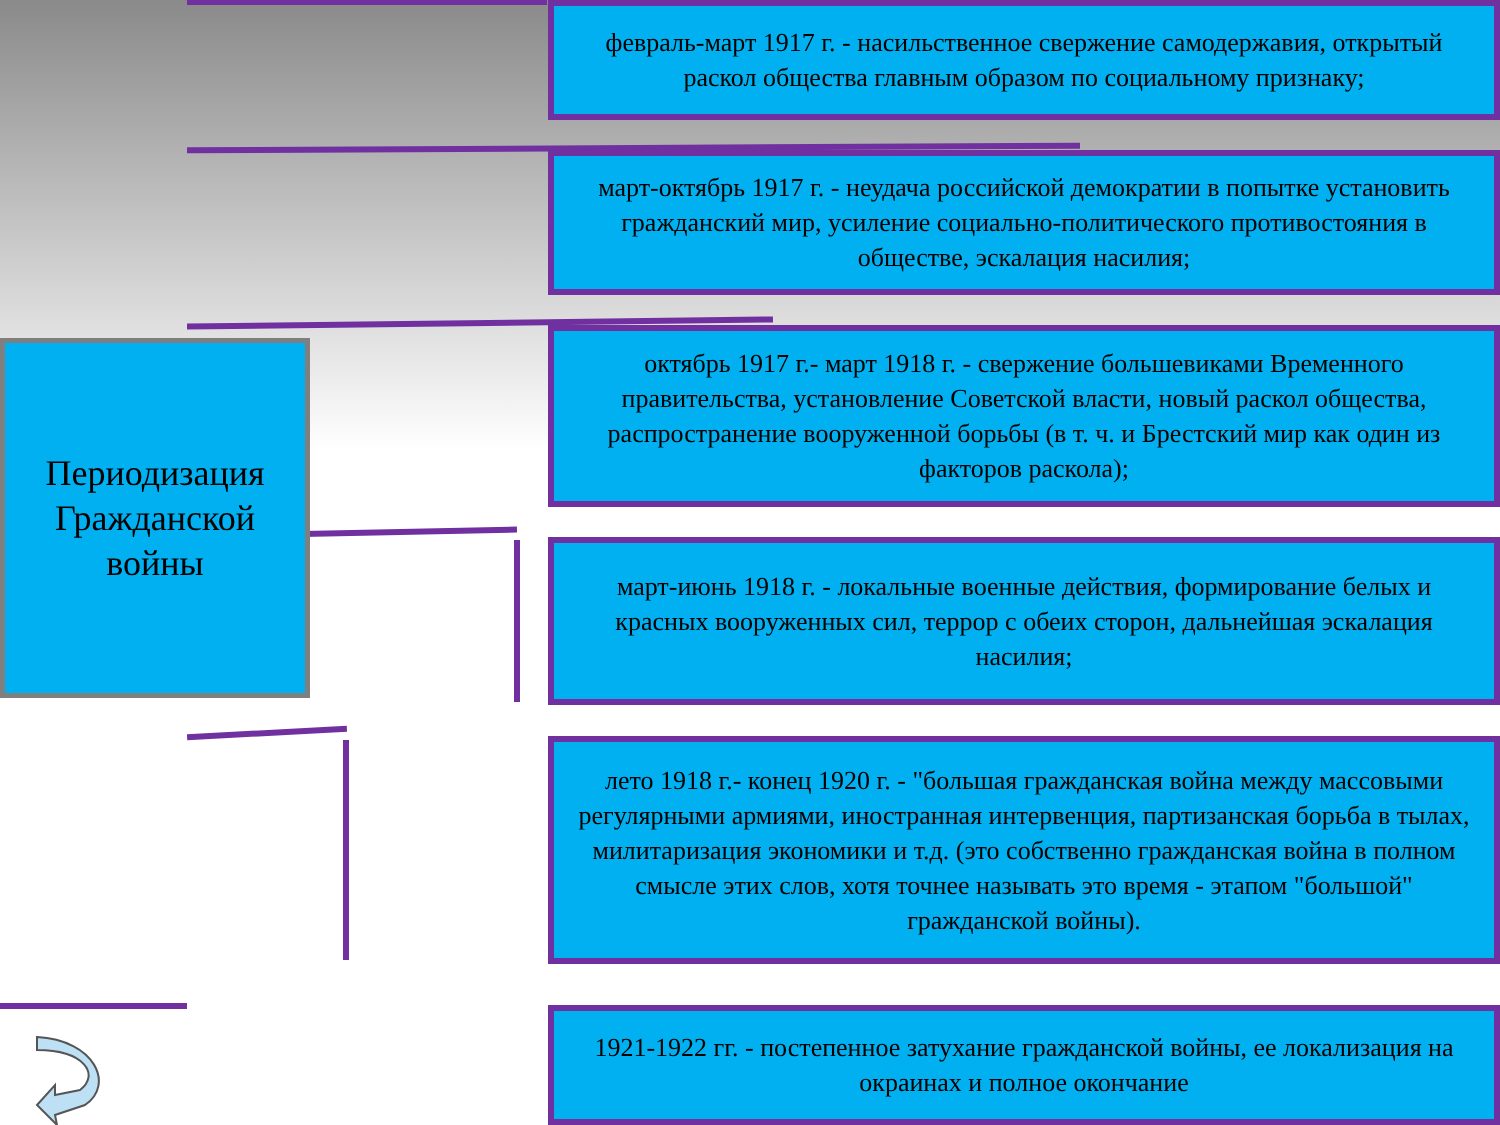Периодизация Гражданской войны
февраль-март 1917 г. - насильственное свержение самодержавия, открытый раскол общества главным образом по социальному признаку;
март-октябрь 1917 г. - неудача российской демократии в попытке установить гражданский мир, усиление социально-политического противостояния в обществе, эскалация насилия;
октябрь 1917 г.- март 1918 г. - свержение большевиками Временного правительства, установление Советской власти, новый раскол общества, распространение вооруженной борьбы (в т. ч. и Брестский мир как один из факторов раскола);
март-июнь 1918 г. - локальные военные действия, формирование белых и красных вооруженных сил, террор с обеих сторон, дальнейшая эскалация насилия;
лето 1918 г.- конец 1920 г. - "большая гражданская война между массовыми регулярными армиями, иностранная интервенция, партизанская борьба в тылах, милитаризация экономики и т.д. (это собственно гражданская война в полном смысле этих слов, хотя точнее называть это время - этапом "большой" гражданской войны).
1921-1922 гг. - постепенное затухание гражданской войны, ее локализация на окраинах и полное окончание